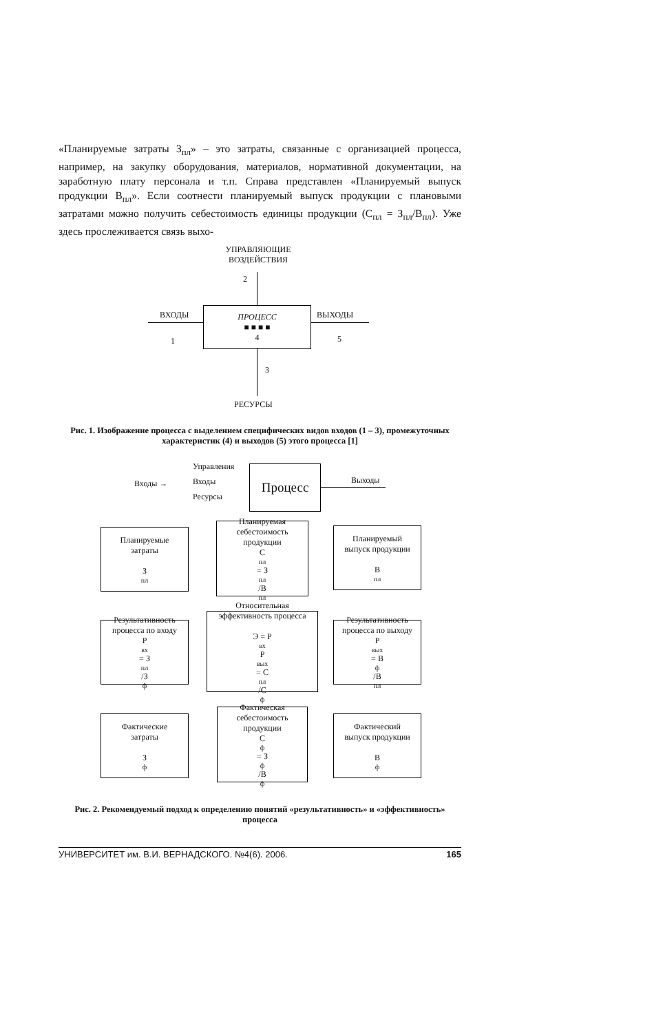«Планируемые затраты З<sub>пл</sub>» – это затраты, связанные с организацией процесса, например, на закупку оборудования, материалов, нормативной документации, на заработную плату персонала и т.п. Справа представлен «Планируемый выпуск продукции В<sub>пл</sub>». Если соотнести планируемый выпуск продукции с плановыми затратами можно получить себестоимость единицы продукции (С<sub>пл</sub> = З<sub>пл</sub>/В<sub>пл</sub>). Уже здесь прослеживается связь выхо-
УПРАВЛЯЮЩИЕ
ВОЗДЕЙСТВИЯ
2
ВХОДЫ
1
ПРОЦЕСС
■ ■ ■ ■
4
ВЫХОДЫ
5
3
РЕСУРСЫ
Рис. 1. Изображение процесса с выделением специфических видов входов (1 – 3), промежуточных характеристик (4) и выходов (5) этого процесса [1]
Входы →
Управления
Входы
Ресурсы
Процесс
Выходы
Планируемые
затраты
З<sub>пл</sub>
Планируемая
себестоимость
продукции
С<sub>пл</sub> = З<sub>пл</sub>/В<sub>пл</sub>
Планируемый
выпуск продукции
В<sub>пл</sub>
Результативность
процесса по входу
Р<sub>вх</sub> = З<sub>пл</sub>/З<sub>ф</sub>
Относительная
эффективность процесса
Э = Р<sub>вх</sub>Р<sub>вых</sub> = С<sub>пл</sub>/С<sub>ф</sub>
Результативность
процесса по выходу
Р<sub>вых</sub> = В<sub>ф</sub>/В<sub>пл</sub>
Фактические
затраты
З<sub>ф</sub>
Фактическая
себестоимость
продукции
С<sub>ф</sub> = З<sub>ф</sub>/В<sub>ф</sub>
Фактический
выпуск продукции
В<sub>ф</sub>
Рис. 2. Рекомендуемый подход к определению понятий «результативность» и «эффективность» процесса
УНИВЕРСИТЕТ им. В.И. ВЕРНАДСКОГО. №4(6). 2006. 165